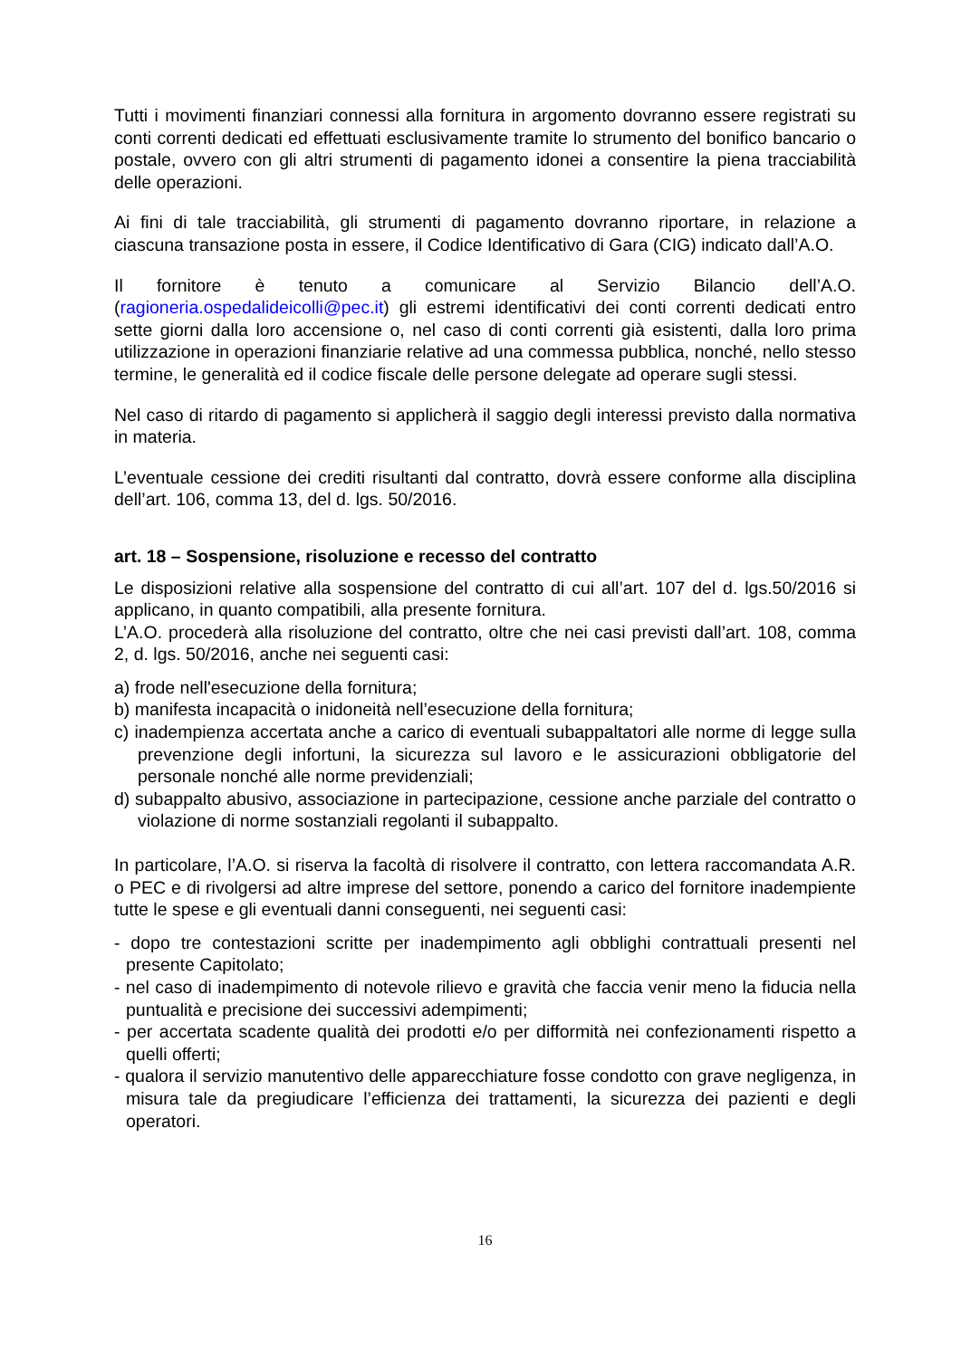Tutti i movimenti finanziari connessi alla fornitura in argomento dovranno essere registrati su conti correnti dedicati ed effettuati esclusivamente tramite lo strumento del bonifico bancario o postale, ovvero con gli altri strumenti di pagamento idonei a consentire la piena tracciabilità delle operazioni.
Ai fini di tale tracciabilità, gli strumenti di pagamento dovranno riportare, in relazione a ciascuna transazione posta in essere, il Codice Identificativo di Gara (CIG) indicato dall’A.O.
Il fornitore è tenuto a comunicare al Servizio Bilancio dell’A.O. (ragioneria.ospedalideicolli@pec.it) gli estremi identificativi dei conti correnti dedicati entro sette giorni dalla loro accensione o, nel caso di conti correnti già esistenti, dalla loro prima utilizzazione in operazioni finanziarie relative ad una commessa pubblica, nonché, nello stesso termine, le generalità ed il codice fiscale delle persone delegate ad operare sugli stessi.
Nel caso di ritardo di pagamento si applicherà il saggio degli interessi previsto dalla normativa in materia.
L’eventuale cessione dei crediti risultanti dal contratto, dovrà essere conforme alla disciplina dell’art. 106, comma 13, del d. lgs. 50/2016.
art. 18 – Sospensione, risoluzione e recesso del contratto
Le disposizioni relative alla sospensione del contratto di cui all’art. 107 del d. lgs.50/2016 si applicano, in quanto compatibili, alla presente fornitura.
L’A.O. procederà alla risoluzione del contratto, oltre che nei casi previsti dall’art. 108, comma 2, d. lgs. 50/2016, anche nei seguenti casi:
a) frode nell'esecuzione della fornitura;
b) manifesta incapacità o inidoneità nell’esecuzione della fornitura;
c) inadempienza accertata anche a carico di eventuali subappaltatori alle norme di legge sulla prevenzione degli infortuni, la sicurezza sul lavoro e le assicurazioni obbligatorie del personale nonché alle norme previdenziali;
d) subappalto abusivo, associazione in partecipazione, cessione anche parziale del contratto o violazione di norme sostanziali regolanti il subappalto.
In particolare, l’A.O. si riserva la facoltà di risolvere il contratto, con lettera raccomandata A.R. o PEC e di rivolgersi ad altre imprese del settore, ponendo a carico del fornitore inadempiente tutte le spese e gli eventuali danni conseguenti, nei seguenti casi:
- dopo tre contestazioni scritte per inadempimento agli obblighi contrattuali presenti nel presente Capitolato;
- nel caso di inadempimento di notevole rilievo e gravità che faccia venir meno la fiducia nella puntualità e precisione dei successivi adempimenti;
- per accertata scadente qualità dei prodotti e/o per difformità nei confezionamenti rispetto a quelli offerti;
- qualora il servizio manutentivo delle apparecchiature fosse condotto con grave negligenza, in misura tale da pregiudicare l’efficienza dei trattamenti, la sicurezza dei pazienti e degli operatori.
16